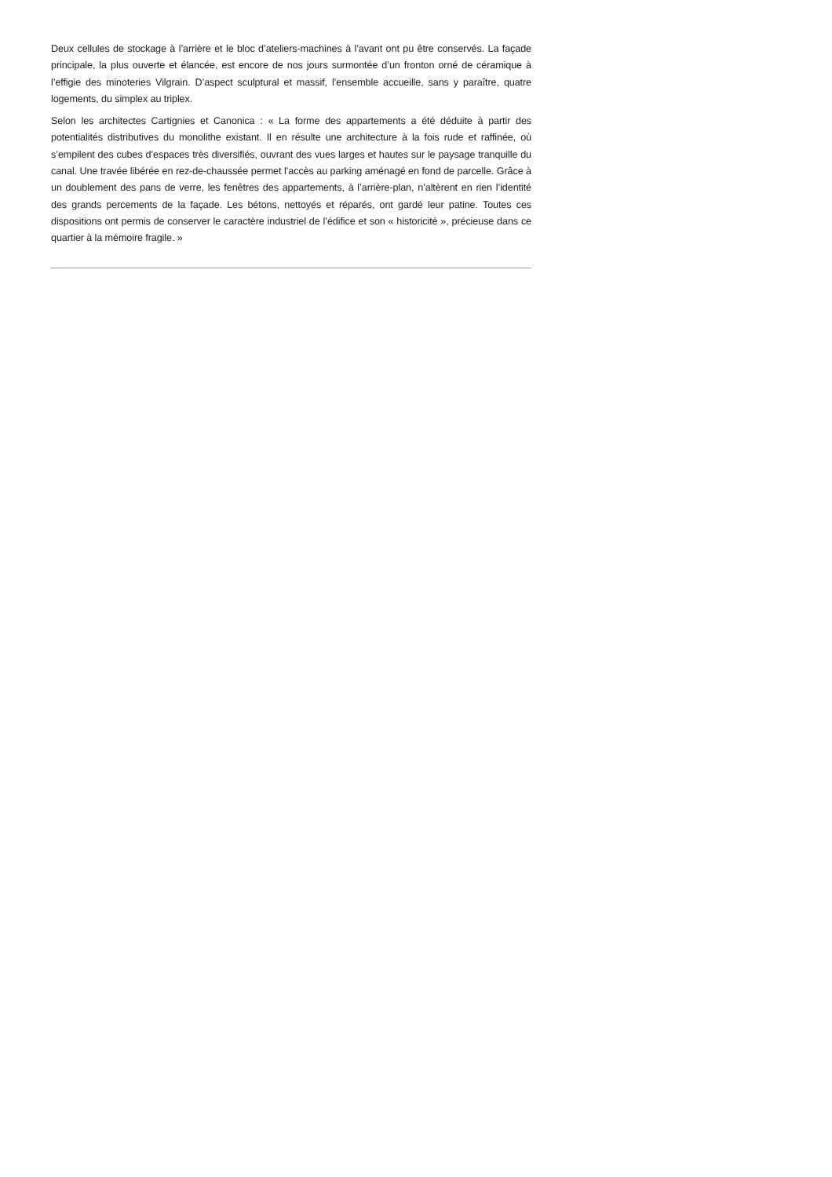Deux cellules de stockage à l’arrière et le bloc d’ateliers-machines à l’avant ont pu être conservés. La façade principale, la plus ouverte et élancée, est encore de nos jours surmontée d’un fronton orné de céramique à l’effigie des minoteries Vilgrain. D’aspect sculptural et massif, l’ensemble accueille, sans y paraître, quatre logements, du simplex au triplex.
Selon les architectes Cartignies et Canonica : « La forme des appartements a été déduite à partir des potentialités distributives du monolithe existant. Il en résulte une architecture à la fois rude et raffinée, où s’empilent des cubes d’espaces très diversifiés, ouvrant des vues larges et hautes sur le paysage tranquille du canal. Une travée libérée en rez-de-chaussée permet l’accès au parking aménagé en fond de parcelle. Grâce à un doublement des pans de verre, les fenêtres des appartements, à l’arrière-plan, n’altèrent en rien l’identité des grands percements de la façade. Les bétons, nettoyés et réparés, ont gardé leur patine. Toutes ces dispositions ont permis de conserver le caractère industriel de l’édifice et son « historicité », précieuse dans ce quartier à la mémoire fragile. »